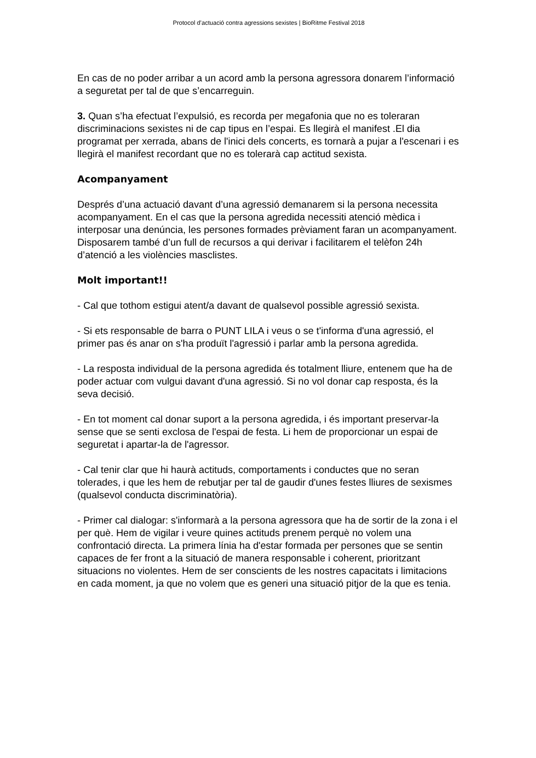Protocol d’actuació contra agressions sexistes | BioRitme Festival 2018
En cas de no poder arribar a un acord amb la persona agressora donarem l’informació a seguretat per tal de que s’encarreguin.
3. Quan s’ha efectuat l’expulsió, es recorda per megafonia que no es toleraran discriminacions sexistes ni de cap tipus en l’espai. Es llegirà el manifest .El dia programat per xerrada, abans de l'inici dels concerts, es tornarà a pujar a l'escenari i es llegirà el manifest recordant que no es tolerarà cap actitud sexista.
Acompanyament
Després d’una actuació davant d’una agressió demanarem si la persona necessita acompanyament. En el cas que la persona agredida necessiti atenció mèdica i interposar una denúncia, les persones formades prèviament faran un acompanyament. Disposarem també d’un full de recursos a qui derivar i facilitarem el telèfon 24h d’atenció a les violències masclistes.
Molt important!!
- Cal que tothom estigui atent/a davant de qualsevol possible agressió sexista.
- Si ets responsable de barra o PUNT LILA i veus o se t'informa d'una agressió, el primer pas és anar on s'ha produït l'agressió i parlar amb la persona agredida.
- La resposta individual de la persona agredida és totalment lliure, entenem que ha de poder actuar com vulgui davant d'una agressió. Si no vol donar cap resposta, és la seva decisió.
- En tot moment cal donar suport a la persona agredida, i és important preservar-la sense que se senti exclosa de l'espai de festa. Li hem de proporcionar un espai de seguretat i apartar-la de l'agressor.
- Cal tenir clar que hi haurà actituds, comportaments i conductes que no seran tolerades, i que les hem de rebutjar per tal de gaudir d'unes festes lliures de sexismes (qualsevol conducta discriminatòria).
- Primer cal dialogar: s'informarà a la persona agressora que ha de sortir de la zona i el per què. Hem de vigilar i veure quines actituds prenem perquè no volem una confrontació directa. La primera línia ha d'estar formada per persones que se sentin capaces de fer front a la situació de manera responsable i coherent, prioritzant situacions no violentes. Hem de ser conscients de les nostres capacitats i limitacions en cada moment, ja que no volem que es generi una situació pitjor de la que es tenia.